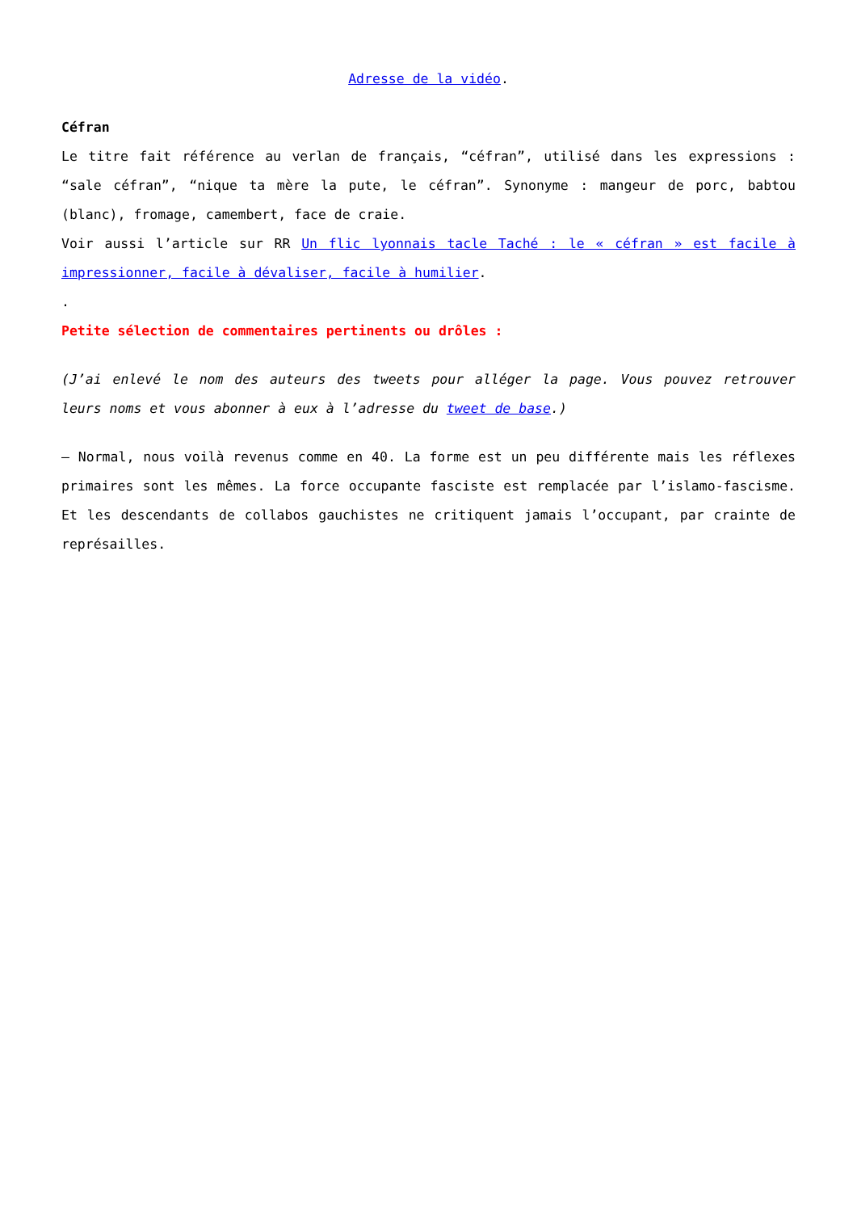Adresse de la vidéo.
Céfran
Le titre fait référence au verlan de français, “céfran”, utilisé dans les expressions : “sale céfran”, “nique ta mère la pute, le céfran”. Synonyme : mangeur de porc, babtou (blanc), fromage, camembert, face de craie.
Voir aussi l’article sur RR Un flic lyonnais tacle Taché : le « céfran » est facile à impressionner, facile à dévaliser, facile à humilier.
.
Petite sélection de commentaires pertinents ou drôles :
(J’ai enlevé le nom des auteurs des tweets pour alléger la page. Vous pouvez retrouver leurs noms et vous abonner à eux à l’adresse du tweet de base.)
– Normal, nous voilà revenus comme en 40. La forme est un peu différente mais les réflexes primaires sont les mêmes. La force occupante fasciste est remplacée par l’islamo-fascisme. Et les descendants de collabos gauchistes ne critiquent jamais l’occupant, par crainte de représailles.